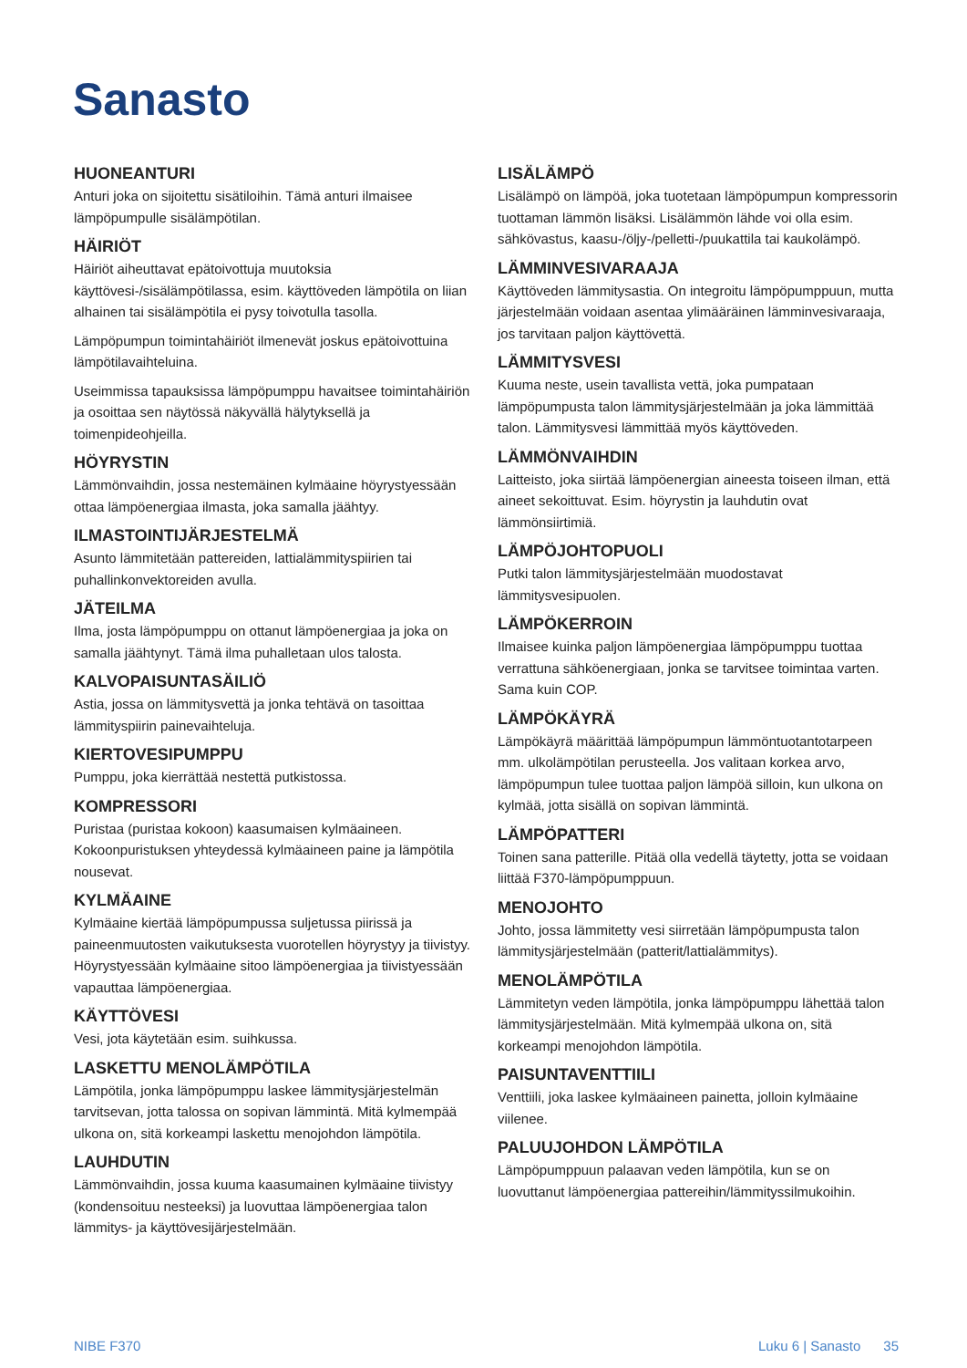Sanasto
HUONEANTURI
Anturi joka on sijoitettu sisätiloihin. Tämä anturi ilmaisee lämpöpumpulle sisälämpötilan.
HÄIRIÖT
Häiriöt aiheuttavat epätoivottuja muutoksia käyttövesi-/sisälämpötilassa, esim. käyttöveden lämpötila on liian alhainen tai sisälämpötila ei pysy toivotulla tasolla.
Lämpöpumpun toimintahäiriöt ilmenevät joskus epätoivottuina lämpötilavaihteluina.
Useimmissa tapauksissa lämpöpumppu havaitsee toimintahäiriön ja osoittaa sen näytössä näkyvällä hälytyksellä ja toimenpideohjeilla.
HÖYRYSTIN
Lämmönvaihdin, jossa nestemäinen kylmäaine höyrystyessään ottaa lämpöenergiaa ilmasta, joka samalla jäähtyy.
ILMASTOINTIJÄRJESTELMÄ
Asunto lämmitetään pattereiden, lattialämmityspiirien tai puhallinkonvektoreiden avulla.
JÄTEILMA
Ilma, josta lämpöpumppu on ottanut lämpöenergiaa ja joka on samalla jäähtynyt. Tämä ilma puhalletaan ulos talosta.
KALVOPAISUNTASÄILIÖ
Astia, jossa on lämmitysvettä ja jonka tehtävä on tasoittaa lämmityspiirin painevaihteluja.
KIERTOVESIPUMPPU
Pumppu, joka kierrättää nestettä putkistossa.
KOMPRESSORI
Puristaa (puristaa kokoon) kaasumaisen kylmäaineen. Kokoonpuristuksen yhteydessä kylmäaineen paine ja lämpötila nousevat.
KYLMÄAINE
Kylmäaine kiertää lämpöpumpussa suljetussa piirissä ja paineenmuutosten vaikutuksesta vuorotellen höyrystyy ja tiivistyy. Höyrystyessään kylmäaine sitoo lämpöenergiaa ja tiivistyessään vapauttaa lämpöenergiaa.
KÄYTTÖVESI
Vesi, jota käytetään esim. suihkussa.
LASKETTU MENOLÄMPÖTILA
Lämpötila, jonka lämpöpumppu laskee lämmitysjärjestelmän tarvitsevan, jotta talossa on sopivan lämmintä. Mitä kylmempää ulkona on, sitä korkeampi laskettu menojohdon lämpötila.
LAUHDUTIN
Lämmönvaihdin, jossa kuuma kaasumainen kylmäaine tiivistyy (kondensoituu nesteeksi) ja luovuttaa lämpöenergiaa talon lämmitys- ja käyttövesijärjestelmään.
LISÄLÄMPÖ
Lisälämpö on lämpöä, joka tuotetaan lämpöpumpun kompressorin tuottaman lämmön lisäksi. Lisälämmön lähde voi olla esim. sähkövastus, kaasu-/öljy-/pelletti-/puukattila tai kaukolämpö.
LÄMMINVESIVARAAJA
Käyttöveden lämmitysastia. On integroitu lämpöpumppuun, mutta järjestelmään voidaan asentaa ylimääräinen lämminvesivaraaja, jos tarvitaan paljon käyttövettä.
LÄMMITYSVESI
Kuuma neste, usein tavallista vettä, joka pumpataan lämpöpumpusta talon lämmitysjärjestelmään ja joka lämmittää talon. Lämmitysvesi lämmittää myös käyttöveden.
LÄMMÖNVAIHDIN
Laitteisto, joka siirtää lämpöenergian aineesta toiseen ilman, että aineet sekoittuvat. Esim. höyrystin ja lauhdutin ovat lämmönsiirtimiä.
LÄMPÖJOHTOPUOLI
Putki talon lämmitysjärjestelmään muodostavat lämmitysvesipuolen.
LÄMPÖKERROIN
Ilmaisee kuinka paljon lämpöenergiaa lämpöpumppu tuottaa verrattuna sähköenergiaan, jonka se tarvitsee toimintaa varten. Sama kuin COP.
LÄMPÖKÄYRÄ
Lämpökäyrä määrittää lämpöpumpun lämmöntuotantotarpeen mm. ulkolämpötilan perusteella. Jos valitaan korkea arvo, lämpöpumpun tulee tuottaa paljon lämpöä silloin, kun ulkona on kylmää, jotta sisällä on sopivan lämmintä.
LÄMPÖPATTERI
Toinen sana patterille. Pitää olla vedellä täytetty, jotta se voidaan liittää F370-lämpöpumppuun.
MENOJOHTO
Johto, jossa lämmitetty vesi siirretään lämpöpumpusta talon lämmitysjärjestelmään (patterit/lattialämmitys).
MENOLÄMPÖTILA
Lämmitetyn veden lämpötila, jonka lämpöpumppu lähettää talon lämmitysjärjestelmään. Mitä kylmempää ulkona on, sitä korkeampi menojohdon lämpötila.
PAISUNTAVENTTIILI
Venttiili, joka laskee kylmäaineen painetta, jolloin kylmäaine viilenee.
PALUUJOHDON LÄMPÖTILA
Lämpöpumppuun palaavan veden lämpötila, kun se on luovuttanut lämpöenergiaa pattereihin/lämmityssilmukoihin.
NIBE F370 Luku 6 | Sanasto 35